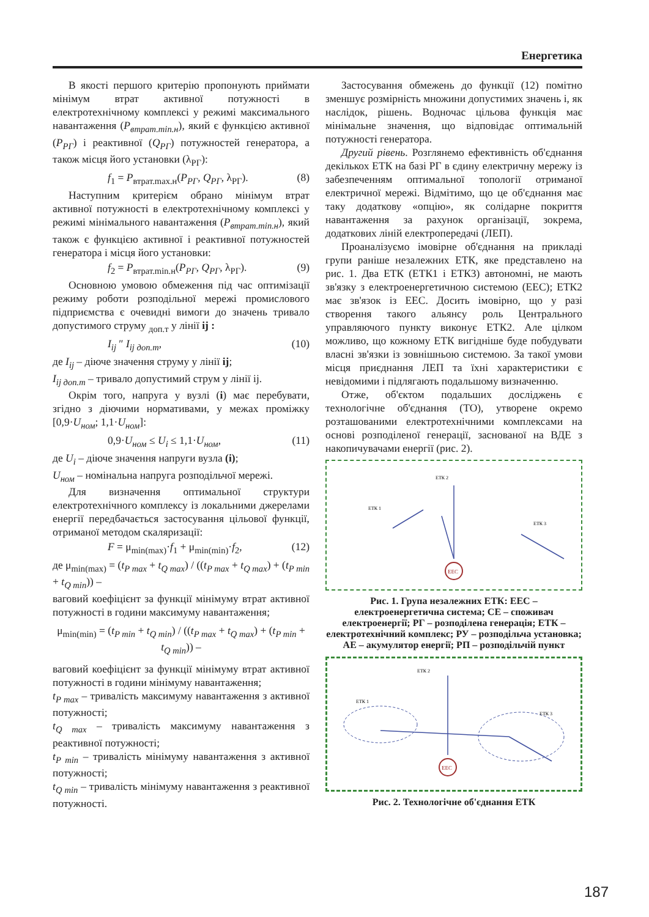Енергетика
В якості першого критерію пропонують приймати мінімум втрат активної потужності в електротехнічному комплексі у режимі максимального навантаження (P<sub>втрат.min.н</sub>), який є функцією активної (P<sub>РГ</sub>) і реактивної (Q<sub>РГ</sub>) потужностей генератора, а також місця його установки (λ<sub>РГ</sub>):
f<sub>1</sub> = P<sub>втрат.max.н</sub>(P<sub>РГ</sub>, Q<sub>РГ</sub>, λ<sub>РГ</sub>). (8)
Наступним критерієм обрано мінімум втрат активної потужності в електротехнічному комплексі у режимі мінімального навантаження (P<sub>втрат.min.н</sub>), який також є функцією активної і реактивної потужностей генератора і місця його установки:
f<sub>2</sub> = P<sub>втрат.min.н</sub>(P<sub>РГ</sub>, Q<sub>РГ</sub>, λ<sub>РГ</sub>). (9)
Основною умовою обмеження під час оптимізації режиму роботи розподільної мережі промислового підприємства є очевидні вимоги до значень тривало допустимого струму <sub>доп.т</sub> у лінії ij :
I<sub>ij</sub> ″ I<sub>ij доп.т</sub>, (10)
де I<sub>ij</sub> – діюче значення струму у лінії ij;
I<sub>ij доп.т</sub> – тривало допустимий струм у лінії ij.
Окрім того, напруга у вузлі (i) має перебувати, згідно з діючими нормативами, у межах проміжку [0,9·U<sub>ном</sub>; 1,1·U<sub>ном</sub>]:
0,9·U<sub>ном</sub> ≤ U<sub>i</sub> ≤ 1,1·U<sub>ном</sub>, (11)
де U<sub>i</sub> – діюче значення напруги вузла (i);
U<sub>ном</sub> – номінальна напруга розподільчої мережі.
Для визначення оптимальної структури електротехнічного комплексу із локальними джерелами енергії передбачається застосування цільової функції, отриманої методом скаляризації:
F = μ<sub>min(max)</sub>·f<sub>1</sub> + μ<sub>min(min)</sub>·f<sub>2</sub>, (12)
де μ<sub>min(max)</sub> = (t<sub>P max</sub> + t<sub>Q max</sub>) / ((t<sub>P max</sub> + t<sub>Q max</sub>) + (t<sub>P min</sub> + t<sub>Q min</sub>)) –
ваговий коефіцієнт за функції мінімуму втрат активної потужності в години максимуму навантаження;
μ<sub>min(min)</sub> = (t<sub>P min</sub> + t<sub>Q min</sub>) / ((t<sub>P max</sub> + t<sub>Q max</sub>) + (t<sub>P min</sub> + t<sub>Q min</sub>)) –
ваговий коефіцієнт за функції мінімуму втрат активної потужності в години мінімуму навантаження;
t<sub>P max</sub> – тривалість максимуму навантаження з активної потужності;
t<sub>Q max</sub> – тривалість максимуму навантаження з реактивної потужності;
t<sub>P min</sub> – тривалість мінімуму навантаження з активної потужності;
t<sub>Q min</sub> – тривалість мінімуму навантаження з реактивної потужності.
Застосування обмежень до функції (12) помітно зменшує розмірність множини допустимих значень і, як наслідок, рішень. Водночас цільова функція має мінімальне значення, що відповідає оптимальній потужності генератора.
Другий рівень. Розглянемо ефективність об'єднання декількох ЕТК на базі РГ в єдину електричну мережу із забезпеченням оптимальної топології отриманої електричної мережі. Відмітимо, що це об'єднання має таку додаткову «опцію», як солідарне покриття навантаження за рахунок організації, зокрема, додаткових ліній електропередачі (ЛЕП).
Проаналізуємо імовірне об'єднання на прикладі групи раніше незалежних ЕТК, яке представлено на рис. 1. Два ЕТК (ЕТК1 і ЕТК3) автономні, не мають зв'язку з електроенергетичною системою (ЕЕС); ЕТК2 має зв'язок із ЕЕС. Досить імовірно, що у разі створення такого альянсу роль Центрального управляючого пункту виконує ЕТК2. Але цілком можливо, що кожному ЕТК вигідніше буде побудувати власні зв'язки із зовнішньою системою. За такої умови місця приєднання ЛЕП та їхні характеристики є невідомими і підлягають подальшому визначенню.
Отже, об'єктом подальших досліджень є технологічне об'єднання (ТО), утворене окремо розташованими електротехнічними комплексами на основі розподіленої генерації, заснованої на ВДЕ з накопичувачами енергії (рис. 2).
ЕЕС
ЕТК 1
ЕТК 2
ЕТК 3
Рис. 1. Група незалежних ЕТК: ЕЕС – електроенергетична система; СЕ – споживач електроенергії; РГ – розподілена генерація; ЕТК – електротехнічний комплекс; РУ – розподільча установка; АЕ – акумулятор енергії; РП – розподільчій пункт
ЕЕС
ЕТК 1
ЕТК 2
ЕТК 3
Рис. 2. Технологічне об'єднання ЕТК
187